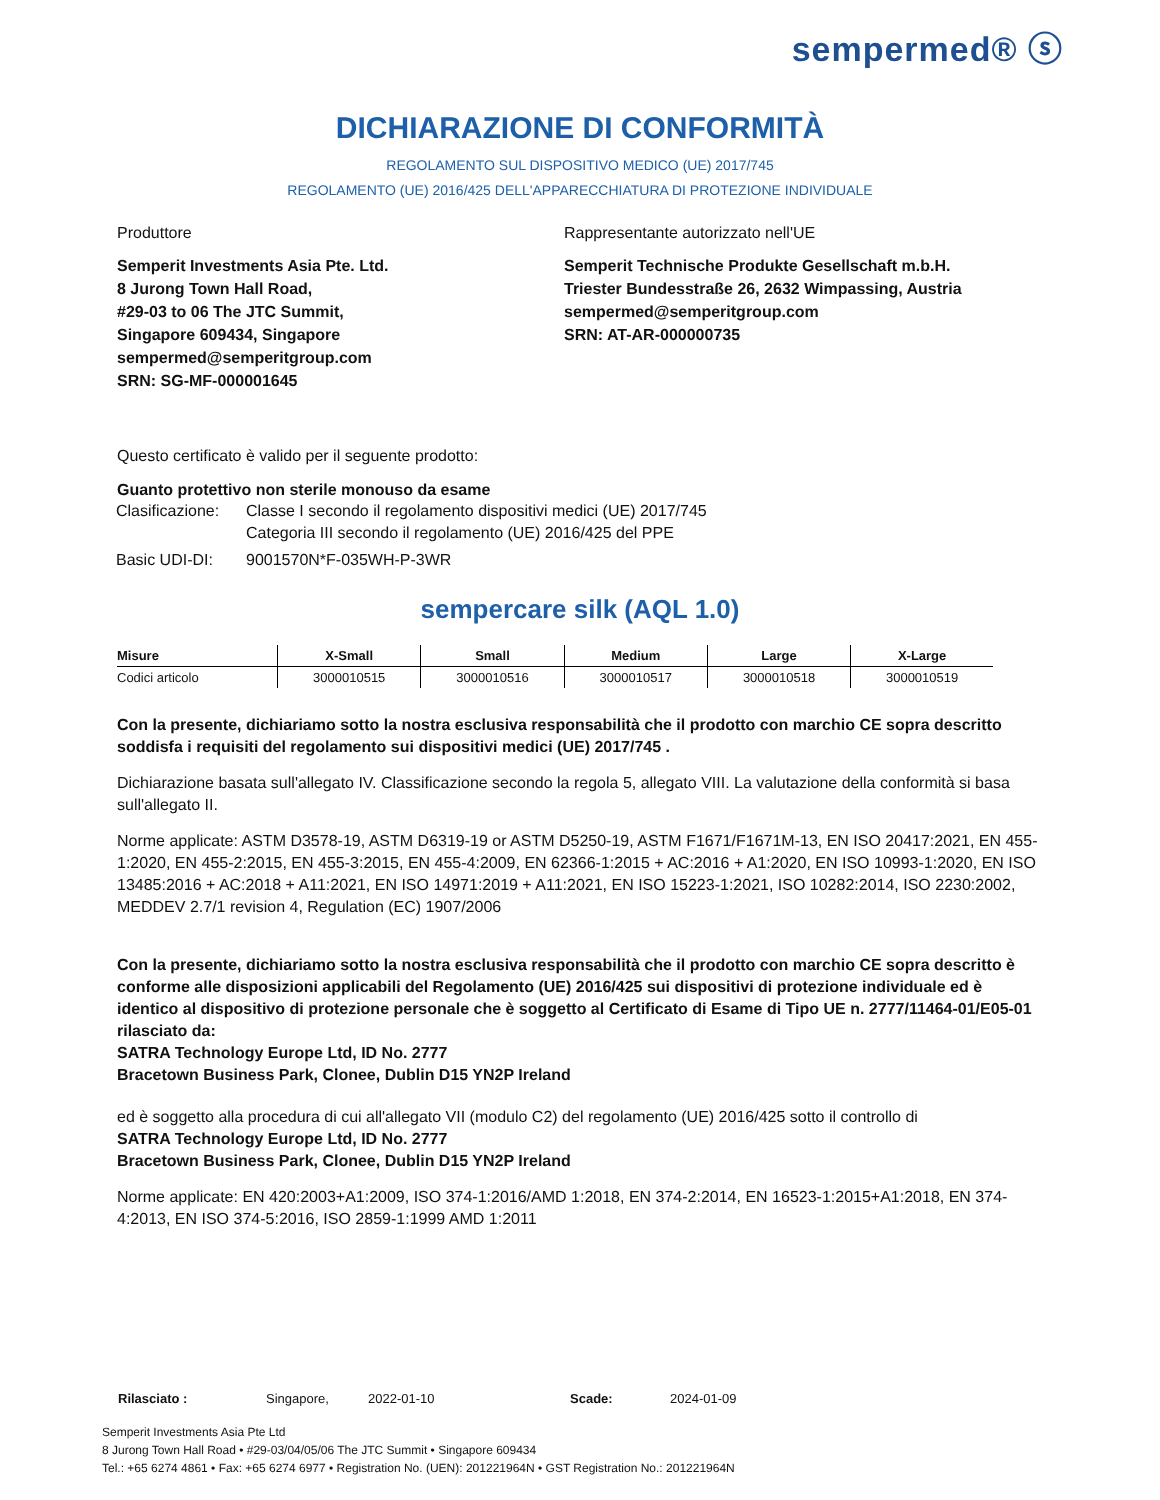sempermed® ⓢ
DICHIARAZIONE DI CONFORMITÀ
REGOLAMENTO SUL DISPOSITIVO MEDICO (UE) 2017/745
REGOLAMENTO (UE) 2016/425 DELL'APPARECCHIATURA DI PROTEZIONE INDIVIDUALE
Produttore Rappresentante autorizzato nell'UE
Semperit Investments Asia Pte. Ltd.
8 Jurong Town Hall Road,
#29-03 to 06 The JTC Summit,
Singapore 609434, Singapore
sempermed@semperitgroup.com
SRN: SG-MF-000001645
Semperit Technische Produkte Gesellschaft m.b.H.
Triester Bundesstraße 26, 2632 Wimpassing, Austria
sempermed@semperitgroup.com
SRN: AT-AR-000000735
Questo certificato è valido per il seguente prodotto:
Guanto protettivo non sterile monouso da esame
| Clasificazione: | Classe I secondo il regolamento dispositivi medici (UE) 2017/745 Categoria III secondo il regolamento (UE) 2016/425 del PPE |
| Basic UDI-DI: | 9001570N*F-035WH-P-3WR |
sempercare silk (AQL 1.0)
| Misure | X-Small | Small | Medium | Large | X-Large |
| --- | --- | --- | --- | --- | --- |
| Codici articolo | 3000010515 | 3000010516 | 3000010517 | 3000010518 | 3000010519 |
Con la presente, dichiariamo sotto la nostra esclusiva responsabilità che il prodotto con marchio CE sopra descritto soddisfa i requisiti del regolamento sui dispositivi medici (UE) 2017/745 .
Dichiarazione basata sull'allegato IV. Classificazione secondo la regola 5, allegato VIII. La valutazione della conformità si basa sull'allegato II.
Norme applicate: ASTM D3578-19, ASTM D6319-19 or ASTM D5250-19, ASTM F1671/F1671M-13, EN ISO 20417:2021, EN 455-1:2020, EN 455-2:2015, EN 455-3:2015, EN 455-4:2009, EN 62366-1:2015 + AC:2016 + A1:2020, EN ISO 10993-1:2020, EN ISO 13485:2016 + AC:2018 + A11:2021, EN ISO 14971:2019 + A11:2021, EN ISO 15223-1:2021, ISO 10282:2014, ISO 2230:2002, MEDDEV 2.7/1 revision 4, Regulation (EC) 1907/2006
Con la presente, dichiariamo sotto la nostra esclusiva responsabilità che il prodotto con marchio CE sopra descritto è conforme alle disposizioni applicabili del Regolamento (UE) 2016/425 sui dispositivi di protezione individuale ed è identico al dispositivo di protezione personale che è soggetto al Certificato di Esame di Tipo UE n. 2777/11464-01/E05-01 rilasciato da:
SATRA Technology Europe Ltd, ID No. 2777
Bracetown Business Park, Clonee, Dublin D15 YN2P Ireland
ed è soggetto alla procedura di cui all'allegato VII (modulo C2) del regolamento (UE) 2016/425 sotto il controllo di
SATRA Technology Europe Ltd, ID No. 2777
Bracetown Business Park, Clonee, Dublin D15 YN2P Ireland
Norme applicate: EN 420:2003+A1:2009, ISO 374-1:2016/AMD 1:2018, EN 374-2:2014, EN 16523-1:2015+A1:2018, EN 374-4:2013, EN ISO 374-5:2016, ISO 2859-1:1999 AMD 1:2011
| Rilasciato : | Singapore, | 2022-01-10 | Scade: | 2024-01-09 |
Semperit Investments Asia Pte Ltd
8 Jurong Town Hall Road • #29-03/04/05/06 The JTC Summit • Singapore 609434
Tel.: +65 6274 4861 • Fax: +65 6274 6977 • Registration No. (UEN): 201221964N • GST Registration No.: 201221964N